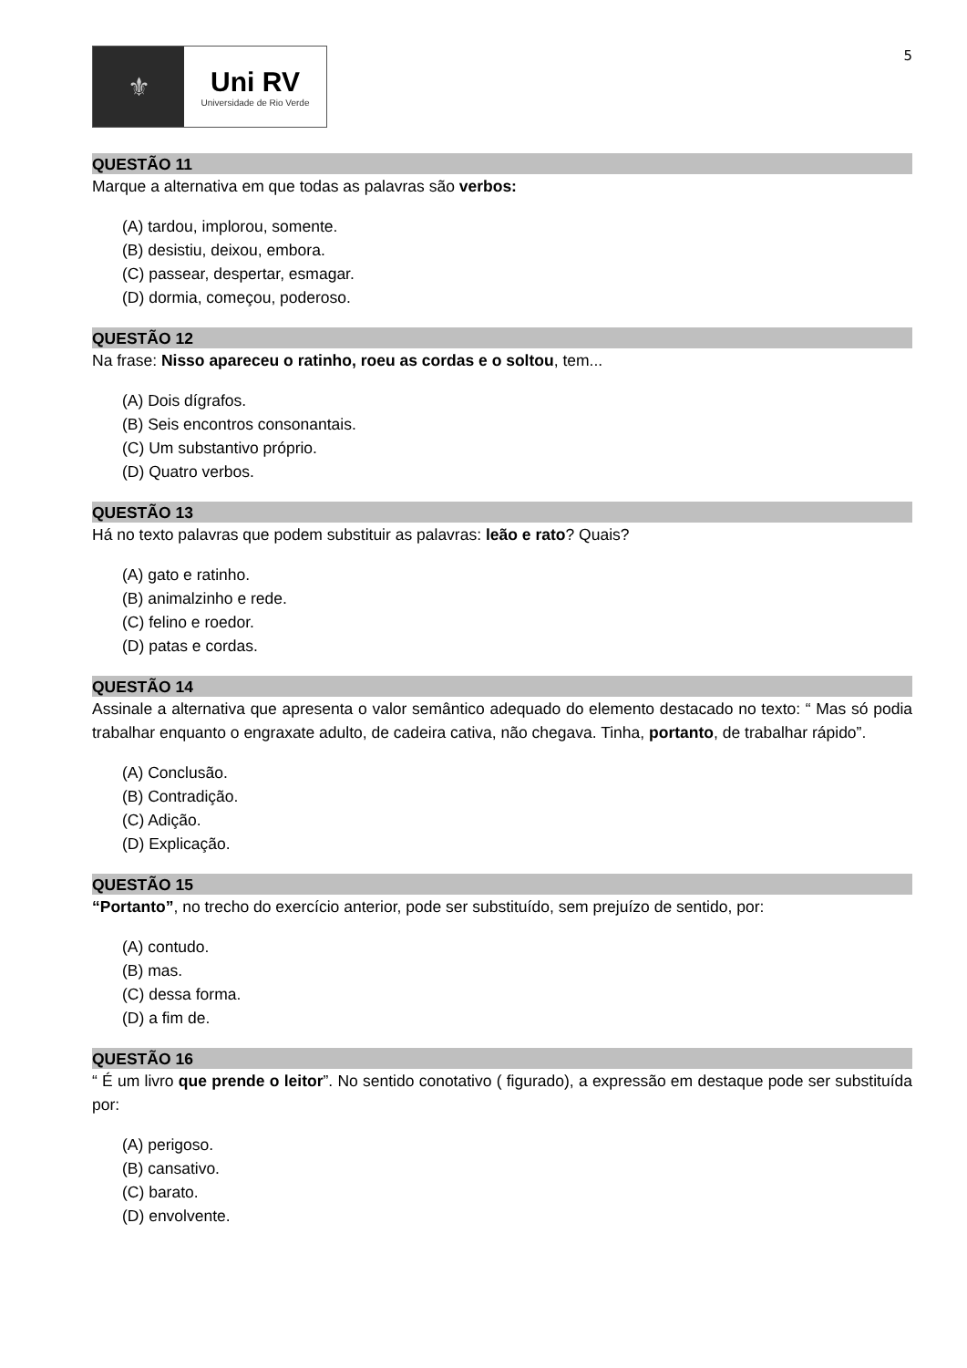5
⚜ Uni RV
Universidade de Rio Verde
QUESTÃO 11
Marque a alternativa em que todas as palavras são verbos:
(A) tardou, implorou, somente.
(B) desistiu, deixou, embora.
(C) passear, despertar, esmagar.
(D) dormia, começou, poderoso.
QUESTÃO 12
Na frase: Nisso apareceu o ratinho, roeu as cordas e o soltou, tem...
(A) Dois dígrafos.
(B) Seis encontros consonantais.
(C) Um substantivo próprio.
(D) Quatro verbos.
QUESTÃO 13
Há no texto palavras que podem substituir as palavras: leão e rato? Quais?
(A) gato e ratinho.
(B) animalzinho e rede.
(C) felino e roedor.
(D) patas e cordas.
QUESTÃO 14
Assinale a alternativa que apresenta o valor semântico adequado do elemento destacado no texto: “ Mas só podia trabalhar enquanto o engraxate adulto, de cadeira cativa, não chegava. Tinha, portanto, de trabalhar rápido”.
(A) Conclusão.
(B) Contradição.
(C) Adição.
(D) Explicação.
QUESTÃO 15
“Portanto”, no trecho do exercício anterior, pode ser substituído, sem prejuízo de sentido, por:
(A) contudo.
(B) mas.
(C) dessa forma.
(D) a fim de.
QUESTÃO 16
“ É um livro que prende o leitor”. No sentido conotativo ( figurado), a expressão em destaque pode ser substituída por:
(A) perigoso.
(B) cansativo.
(C) barato.
(D) envolvente.